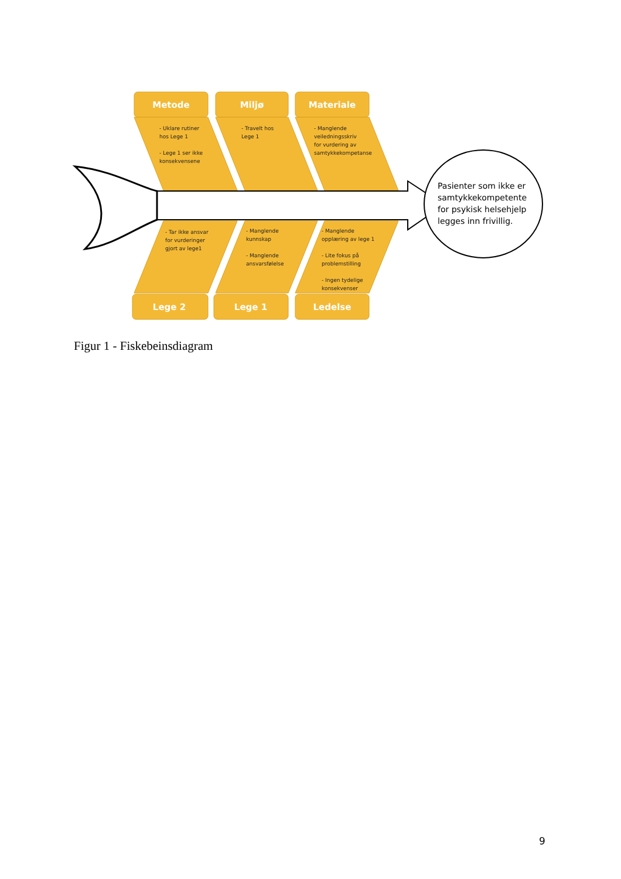Metode Miljø Materiale
- Uklare rutiner
hos Lege 1
- Lege 1 ser ikke
konsekvensene
- Travelt hos
Lege 1
- Manglende
veiledningsskriv
for vurdering av
samtykkekompetanse
- Tar ikke ansvar
for vurderinger
gjort av lege1
- Manglende
kunnskap
- Manglende
ansvarsfølelse
- Manglende
opplæring av lege 1
- Lite fokus på
problemstilling
- Ingen tydelige
konsekvenser
Lege 2 Lege 1 Ledelse
Pasienter som ikke er
samtykkekompetente
for psykisk helsehjelp
legges inn frivillig.
Figur 1 - Fiskebeinsdiagram
9